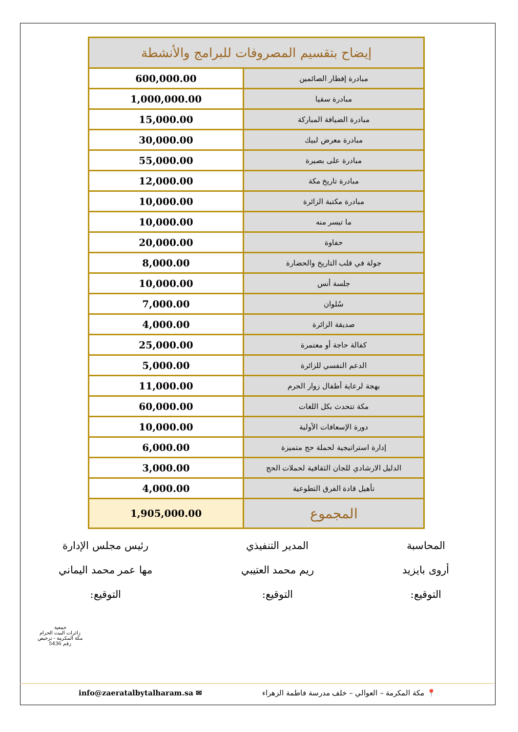| إيضاح بتقسيم المصروفات للبرامج والأنشطة | |
| --- | --- |
| مبادرة إفطار الصائمين | 600,000.00 |
| مبادرة سقيا | 1,000,000.00 |
| مبادرة الضيافة المباركة | 15,000.00 |
| مبادرة معرض لبيك | 30,000.00 |
| مبادرة على بصيرة | 55,000.00 |
| مبادرة تاريخ مكة | 12,000.00 |
| مبادرة مكتبة الزائرة | 10,000.00 |
| ما تيسر منه | 10,000.00 |
| حفاوة | 20,000.00 |
| جولة في قلب التاريخ والحضارة | 8,000.00 |
| جلسة أنس | 10,000.00 |
| سُلوان | 7,000.00 |
| صديقة الزائرة | 4,000.00 |
| كفالة حاجة أو معتمرة | 25,000.00 |
| الدعم النفسي للزائرة | 5,000.00 |
| بهجة لرعاية أطفال زوار الحرم | 11,000.00 |
| مكة تتحدث بكل اللغات | 60,000.00 |
| دورة الإسعافات الأولية | 10,000.00 |
| إدارة استراتيجية لحملة حج متميزة | 6,000.00 |
| الدليل الارشادي للجان الثقافية لحملات الحج | 3,000.00 |
| تأهيل قادة الفرق التطوعية | 4,000.00 |
| المجموع | 1,905,000.00 |
المحاسبة
أروى بايزيد
التوقيع:
المدير التنفيذي
ريم محمد العتيبي
التوقيع:
رئيس مجلس الإدارة
مها عمر محمد اليماني
التوقيع:
جمعية
زائرات البيت الحرام
مكة المكرمة - ترخيص رقم 5436
info@zaeratalbytalharam.sa ✉ 📍 مكة المكرمة – العوالي – خلف مدرسة فاطمة الزهراء